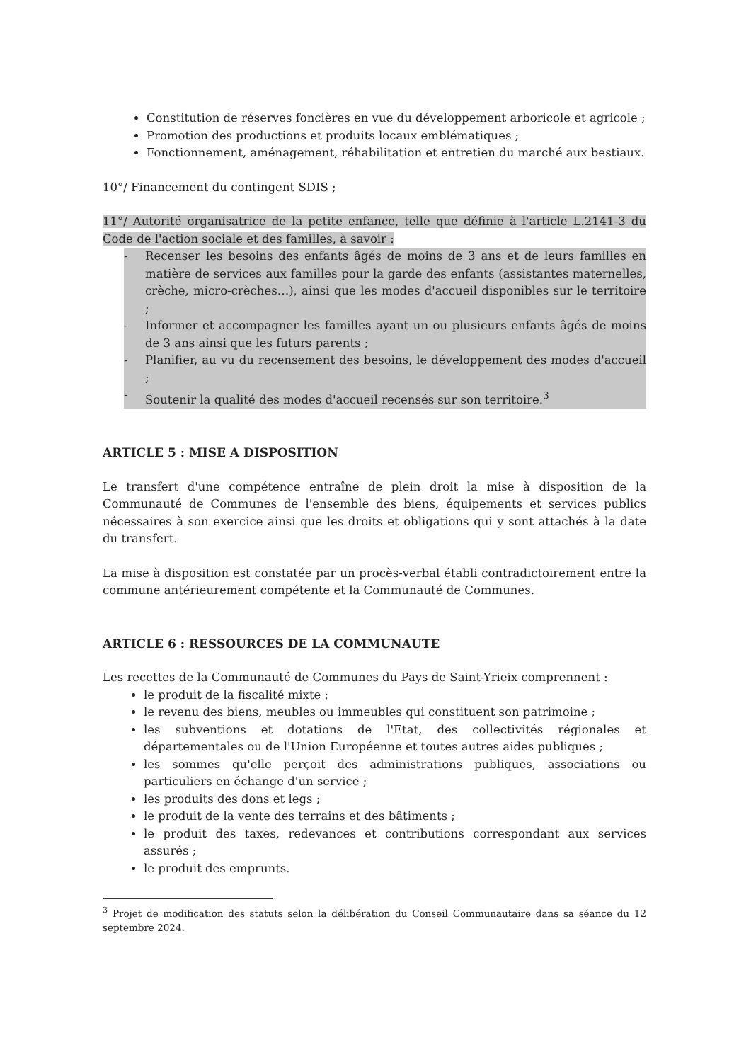Constitution de réserves foncières en vue du développement arboricole et agricole ;
Promotion des productions et produits locaux emblématiques ;
Fonctionnement, aménagement, réhabilitation et entretien du marché aux bestiaux.
10°/ Financement du contingent SDIS ;
11°/ Autorité organisatrice de la petite enfance, telle que définie à l'article L.2141-3 du Code de l'action sociale et des familles, à savoir :
- Recenser les besoins des enfants âgés de moins de 3 ans et de leurs familles en matière de services aux familles pour la garde des enfants (assistantes maternelles, crèche, micro-crèches…), ainsi que les modes d'accueil disponibles sur le territoire ;
- Informer et accompagner les familles ayant un ou plusieurs enfants âgés de moins de 3 ans ainsi que les futurs parents ;
- Planifier, au vu du recensement des besoins, le développement des modes d'accueil ;
- Soutenir la qualité des modes d'accueil recensés sur son territoire.<sup>3</sup>
ARTICLE 5 : MISE A DISPOSITION
Le transfert d'une compétence entraîne de plein droit la mise à disposition de la Communauté de Communes de l'ensemble des biens, équipements et services publics nécessaires à son exercice ainsi que les droits et obligations qui y sont attachés à la date du transfert.
La mise à disposition est constatée par un procès-verbal établi contradictoirement entre la commune antérieurement compétente et la Communauté de Communes.
ARTICLE 6 : RESSOURCES DE LA COMMUNAUTE
Les recettes de la Communauté de Communes du Pays de Saint-Yrieix comprennent :
le produit de la fiscalité mixte ;
le revenu des biens, meubles ou immeubles qui constituent son patrimoine ;
les subventions et dotations de l'Etat, des collectivités régionales et départementales ou de l'Union Européenne et toutes autres aides publiques ;
les sommes qu'elle perçoit des administrations publiques, associations ou particuliers en échange d'un service ;
les produits des dons et legs ;
le produit de la vente des terrains et des bâtiments ;
le produit des taxes, redevances et contributions correspondant aux services assurés ;
le produit des emprunts.
<sup>3</sup> Projet de modification des statuts selon la délibération du Conseil Communautaire dans sa séance du 12 septembre 2024.